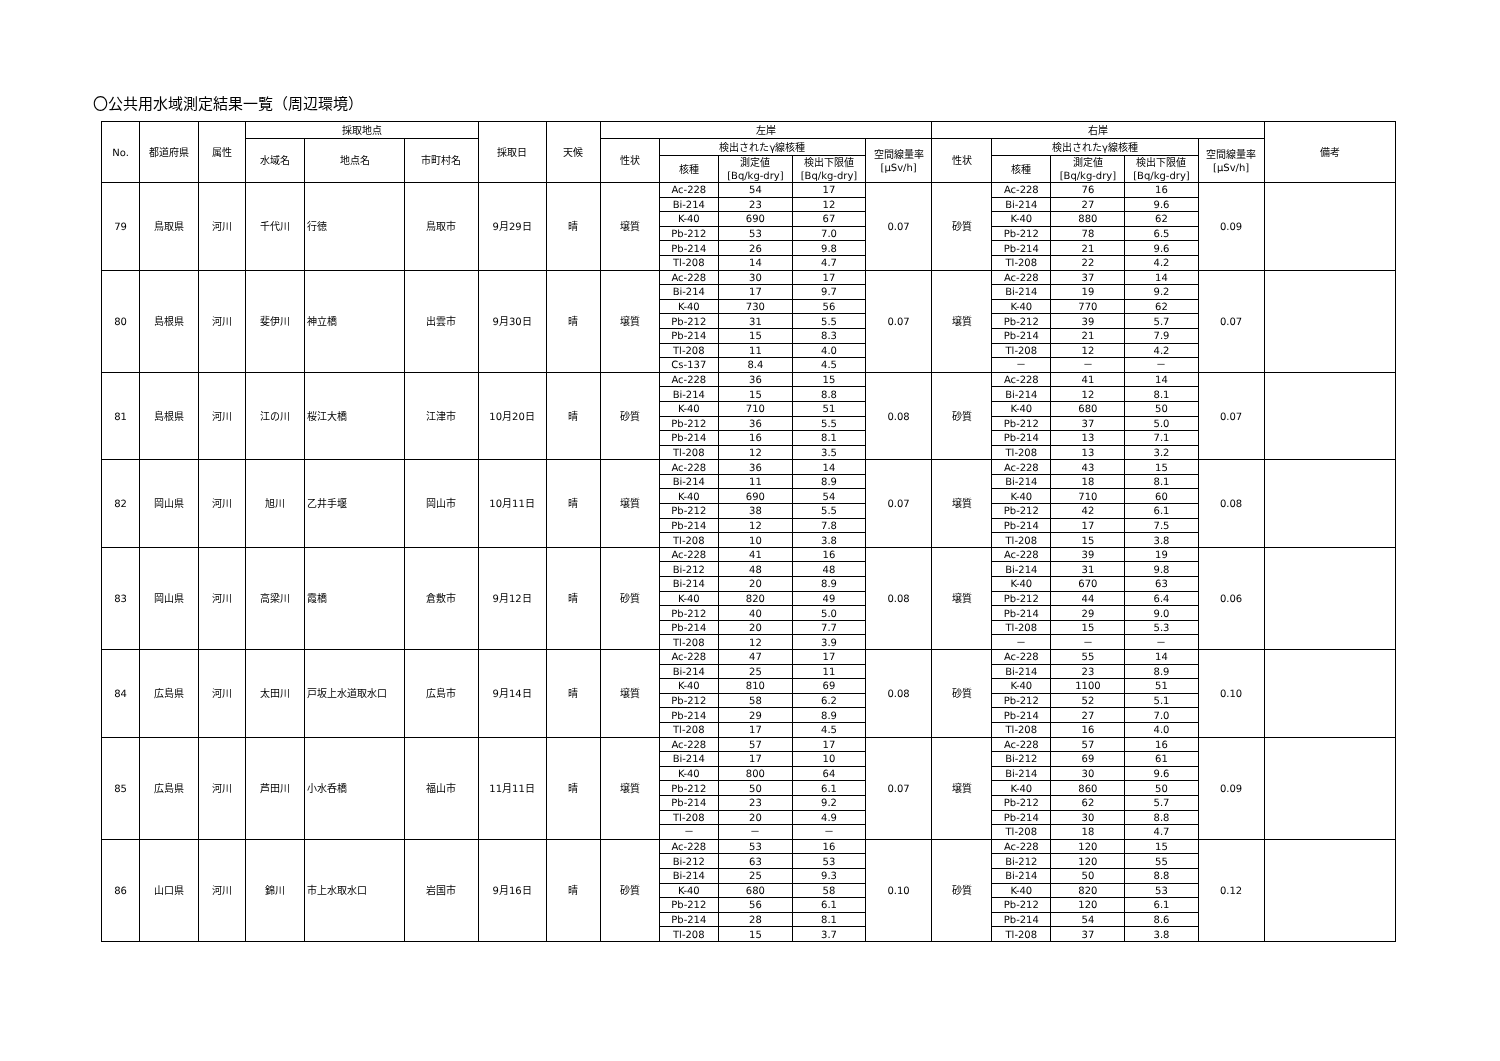〇公共用水域測定結果一覧（周辺環境）
| No. | 都道府県 | 属性 | 採取地点 | | | 採取日 | 天候 | 左岸 | | | | | 右岸 | | | | | 備考 |
| --- | --- | --- | --- | --- | --- | --- | --- | --- | --- | --- | --- | --- | --- | --- | --- | --- | --- | --- |
| | | | 水域名 | 地点名 | 市町村名 | | | 性状 | 検出されたγ線核種 | | | 空間線量率 [μSv/h] | 性状 | 検出されたγ線核種 | | | 空間線量率 [μSv/h] | |
| | | | | | | | | | 核種 | 測定値 [Bq/kg-dry] | 検出下限値 [Bq/kg-dry] | | | 核種 | 測定値 [Bq/kg-dry] | 検出下限値 [Bq/kg-dry] | | |
| 79 | 鳥取県 | 河川 | 千代川 | 行徳 | 鳥取市 | 9月29日 | 晴 | 壌質 | Ac-228 | 54 | 17 | 0.07 | 砂質 | Ac-228 | 76 | 16 | 0.09 | |
| | | | | | | | | | Bi-214 | 23 | 12 | | | Bi-214 | 27 | 9.6 | | |
| | | | | | | | | | K-40 | 690 | 67 | | | K-40 | 880 | 62 | | |
| | | | | | | | | | Pb-212 | 53 | 7.0 | | | Pb-212 | 78 | 6.5 | | |
| | | | | | | | | | Pb-214 | 26 | 9.8 | | | Pb-214 | 21 | 9.6 | | |
| | | | | | | | | | Tl-208 | 14 | 4.7 | | | Tl-208 | 22 | 4.2 | | |
| 80 | 島根県 | 河川 | 斐伊川 | 神立橋 | 出雲市 | 9月30日 | 晴 | 壌質 | Ac-228 | 30 | 17 | 0.07 | 壌質 | Ac-228 | 37 | 14 | 0.07 | |
| | | | | | | | | | Bi-214 | 17 | 9.7 | | | Bi-214 | 19 | 9.2 | | |
| | | | | | | | | | K-40 | 730 | 56 | | | K-40 | 770 | 62 | | |
| | | | | | | | | | Pb-212 | 31 | 5.5 | | | Pb-212 | 39 | 5.7 | | |
| | | | | | | | | | Pb-214 | 15 | 8.3 | | | Pb-214 | 21 | 7.9 | | |
| | | | | | | | | | Tl-208 | 11 | 4.0 | | | Tl-208 | 12 | 4.2 | | |
| | | | | | | | | | Cs-137 | 8.4 | 4.5 | | | － | － | － | | |
| 81 | 島根県 | 河川 | 江の川 | 桜江大橋 | 江津市 | 10月20日 | 晴 | 砂質 | Ac-228 | 36 | 15 | 0.08 | 砂質 | Ac-228 | 41 | 14 | 0.07 | |
| | | | | | | | | | Bi-214 | 15 | 8.8 | | | Bi-214 | 12 | 8.1 | | |
| | | | | | | | | | K-40 | 710 | 51 | | | K-40 | 680 | 50 | | |
| | | | | | | | | | Pb-212 | 36 | 5.5 | | | Pb-212 | 37 | 5.0 | | |
| | | | | | | | | | Pb-214 | 16 | 8.1 | | | Pb-214 | 13 | 7.1 | | |
| | | | | | | | | | Tl-208 | 12 | 3.5 | | | Tl-208 | 13 | 3.2 | | |
| 82 | 岡山県 | 河川 | 旭川 | 乙井手堰 | 岡山市 | 10月11日 | 晴 | 壌質 | Ac-228 | 36 | 14 | 0.07 | 壌質 | Ac-228 | 43 | 15 | 0.08 | |
| | | | | | | | | | Bi-214 | 11 | 8.9 | | | Bi-214 | 18 | 8.1 | | |
| | | | | | | | | | K-40 | 690 | 54 | | | K-40 | 710 | 60 | | |
| | | | | | | | | | Pb-212 | 38 | 5.5 | | | Pb-212 | 42 | 6.1 | | |
| | | | | | | | | | Pb-214 | 12 | 7.8 | | | Pb-214 | 17 | 7.5 | | |
| | | | | | | | | | Tl-208 | 10 | 3.8 | | | Tl-208 | 15 | 3.8 | | |
| 83 | 岡山県 | 河川 | 高梁川 | 霞橋 | 倉敷市 | 9月12日 | 晴 | 砂質 | Ac-228 | 41 | 16 | 0.08 | 壌質 | Ac-228 | 39 | 19 | 0.06 | |
| | | | | | | | | | Bi-212 | 48 | 48 | | | Bi-214 | 31 | 9.8 | | |
| | | | | | | | | | Bi-214 | 20 | 8.9 | | | K-40 | 670 | 63 | | |
| | | | | | | | | | K-40 | 820 | 49 | | | Pb-212 | 44 | 6.4 | | |
| | | | | | | | | | Pb-212 | 40 | 5.0 | | | Pb-214 | 29 | 9.0 | | |
| | | | | | | | | | Pb-214 | 20 | 7.7 | | | Tl-208 | 15 | 5.3 | | |
| | | | | | | | | | Tl-208 | 12 | 3.9 | | | － | － | － | | |
| 84 | 広島県 | 河川 | 太田川 | 戸坂上水道取水口 | 広島市 | 9月14日 | 晴 | 壌質 | Ac-228 | 47 | 17 | 0.08 | 砂質 | Ac-228 | 55 | 14 | 0.10 | |
| | | | | | | | | | Bi-214 | 25 | 11 | | | Bi-214 | 23 | 8.9 | | |
| | | | | | | | | | K-40 | 810 | 69 | | | K-40 | 1100 | 51 | | |
| | | | | | | | | | Pb-212 | 58 | 6.2 | | | Pb-212 | 52 | 5.1 | | |
| | | | | | | | | | Pb-214 | 29 | 8.9 | | | Pb-214 | 27 | 7.0 | | |
| | | | | | | | | | Tl-208 | 17 | 4.5 | | | Tl-208 | 16 | 4.0 | | |
| 85 | 広島県 | 河川 | 芦田川 | 小水呑橋 | 福山市 | 11月11日 | 晴 | 壌質 | Ac-228 | 57 | 17 | 0.07 | 壌質 | Ac-228 | 57 | 16 | 0.09 | |
| | | | | | | | | | Bi-214 | 17 | 10 | | | Bi-212 | 69 | 61 | | |
| | | | | | | | | | K-40 | 800 | 64 | | | Bi-214 | 30 | 9.6 | | |
| | | | | | | | | | Pb-212 | 50 | 6.1 | | | K-40 | 860 | 50 | | |
| | | | | | | | | | Pb-214 | 23 | 9.2 | | | Pb-212 | 62 | 5.7 | | |
| | | | | | | | | | Tl-208 | 20 | 4.9 | | | Pb-214 | 30 | 8.8 | | |
| | | | | | | | | | － | － | － | | | Tl-208 | 18 | 4.7 | | |
| 86 | 山口県 | 河川 | 錦川 | 市上水取水口 | 岩国市 | 9月16日 | 晴 | 砂質 | Ac-228 | 53 | 16 | 0.10 | 砂質 | Ac-228 | 120 | 15 | 0.12 | |
| | | | | | | | | | Bi-212 | 63 | 53 | | | Bi-212 | 120 | 55 | | |
| | | | | | | | | | Bi-214 | 25 | 9.3 | | | Bi-214 | 50 | 8.8 | | |
| | | | | | | | | | K-40 | 680 | 58 | | | K-40 | 820 | 53 | | |
| | | | | | | | | | Pb-212 | 56 | 6.1 | | | Pb-212 | 120 | 6.1 | | |
| | | | | | | | | | Pb-214 | 28 | 8.1 | | | Pb-214 | 54 | 8.6 | | |
| | | | | | | | | | Tl-208 | 15 | 3.7 | | | Tl-208 | 37 | 3.8 | | |